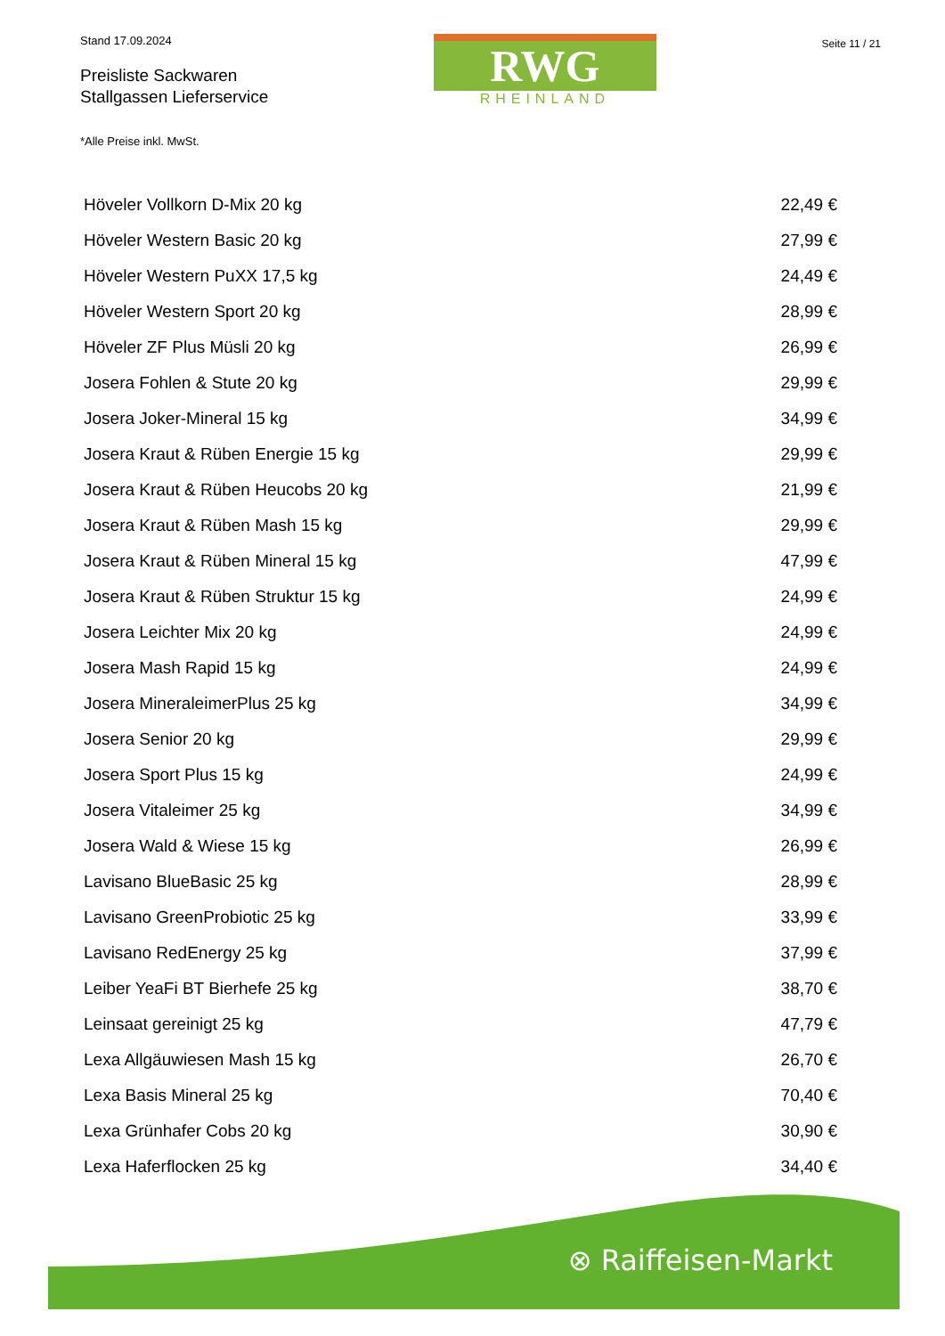Stand 17.09.2024
Preisliste Sackwaren
Stallgassen Lieferservice
*Alle Preise inkl. MwSt.
RWG
RHEINLAND
Seite 11 / 21
| Höveler Vollkorn D-Mix 20 kg | 22,49 € |
| Höveler Western Basic 20 kg | 27,99 € |
| Höveler Western PuXX 17,5 kg | 24,49 € |
| Höveler Western Sport 20 kg | 28,99 € |
| Höveler ZF Plus Müsli 20 kg | 26,99 € |
| Josera Fohlen & Stute 20 kg | 29,99 € |
| Josera Joker-Mineral 15 kg | 34,99 € |
| Josera Kraut & Rüben Energie 15 kg | 29,99 € |
| Josera Kraut & Rüben Heucobs 20 kg | 21,99 € |
| Josera Kraut & Rüben Mash 15 kg | 29,99 € |
| Josera Kraut & Rüben Mineral 15 kg | 47,99 € |
| Josera Kraut & Rüben Struktur 15 kg | 24,99 € |
| Josera Leichter Mix 20 kg | 24,99 € |
| Josera Mash Rapid 15 kg | 24,99 € |
| Josera MineraleimerPlus 25 kg | 34,99 € |
| Josera Senior 20 kg | 29,99 € |
| Josera Sport Plus 15 kg | 24,99 € |
| Josera Vitaleimer 25 kg | 34,99 € |
| Josera Wald & Wiese 15 kg | 26,99 € |
| Lavisano BlueBasic 25 kg | 28,99 € |
| Lavisano GreenProbiotic 25 kg | 33,99 € |
| Lavisano RedEnergy 25 kg | 37,99 € |
| Leiber YeaFi BT Bierhefe 25 kg | 38,70 € |
| Leinsaat gereinigt 25 kg | 47,79 € |
| Lexa Allgäuwiesen Mash 15 kg | 26,70 € |
| Lexa Basis Mineral 25 kg | 70,40 € |
| Lexa Grünhafer Cobs 20 kg | 30,90 € |
| Lexa Haferflocken 25 kg | 34,40 € |
⊗ Raiffeisen-Markt